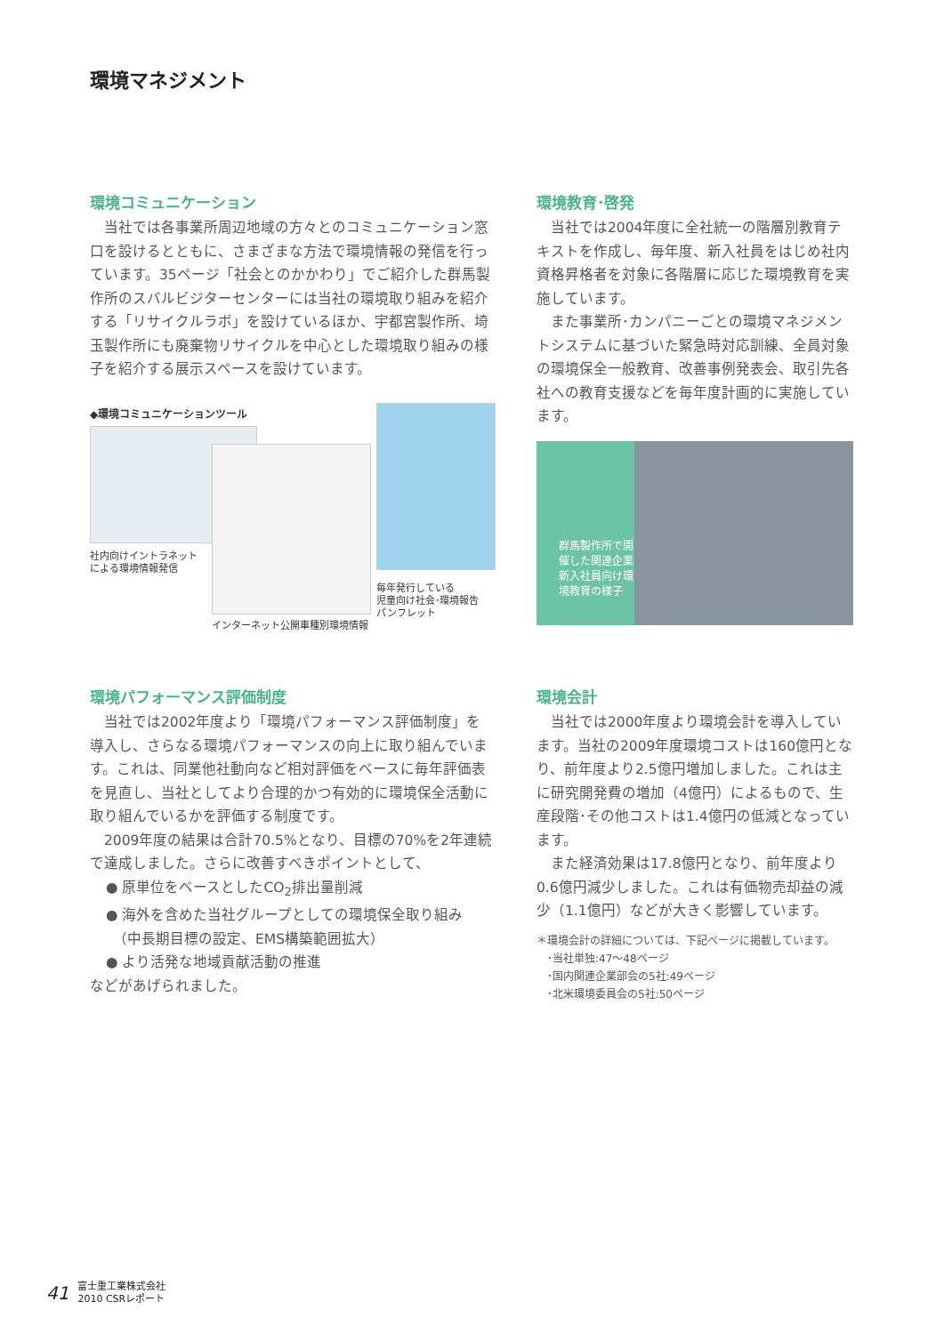環境マネジメント
環境コミュニケーション
　当社では各事業所周辺地域の方々とのコミュニケーション窓口を設けるとともに、さまざまな方法で環境情報の発信を行っています。35ページ「社会とのかかわり」でご紹介した群馬製作所のスバルビジターセンターには当社の環境取り組みを紹介する「リサイクルラボ」を設けているほか、宇都宮製作所、埼玉製作所にも廃棄物リサイクルを中心とした環境取り組みの様子を紹介する展示スペースを設けています。
◆環境コミュニケーションツール
社内向けイントラネット
による環境情報発信
インターネット公開車種別環境情報
毎年発行している
児童向け社会･環境報告
パンフレット
環境教育･啓発
　当社では2004年度に全社統一の階層別教育テキストを作成し、毎年度、新入社員をはじめ社内資格昇格者を対象に各階層に応じた環境教育を実施しています。
　また事業所･カンパニーごとの環境マネジメントシステムに基づいた緊急時対応訓練、全員対象の環境保全一般教育、改善事例発表会、取引先各社への教育支援などを毎年度計画的に実施しています。
群馬製作所で開催した関連企業新入社員向け環境教育の様子
環境パフォーマンス評価制度
　当社では2002年度より「環境パフォーマンス評価制度」を導入し、さらなる環境パフォーマンスの向上に取り組んでいます。これは、同業他社動向など相対評価をベースに毎年評価表を見直し、当社としてより合理的かつ有効的に環境保全活動に取り組んでいるかを評価する制度です。
　2009年度の結果は合計70.5%となり、目標の70%を2年連続で達成しました。さらに改善すべきポイントとして、
● 原単位をベースとしたCO<sub>2</sub>排出量削減
● 海外を含めた当社グループとしての環境保全取り組み
　（中長期目標の設定、EMS構築範囲拡大）
● より活発な地域貢献活動の推進
などがあげられました。
環境会計
　当社では2000年度より環境会計を導入しています。当社の2009年度環境コストは160億円となり、前年度より2.5億円増加しました。これは主に研究開発費の増加（4億円）によるもので、生産段階･その他コストは1.4億円の低減となっています。
　また経済効果は17.8億円となり、前年度より0.6億円減少しました。これは有価物売却益の減少（1.1億円）などが大きく影響しています。
＊環境会計の詳細については、下記ページに掲載しています。
　･当社単独:47～48ページ
　･国内関連企業部会の5社:49ページ
　･北米環境委員会の5社:50ページ
41 富士重工業株式会社
2010 CSRレポート